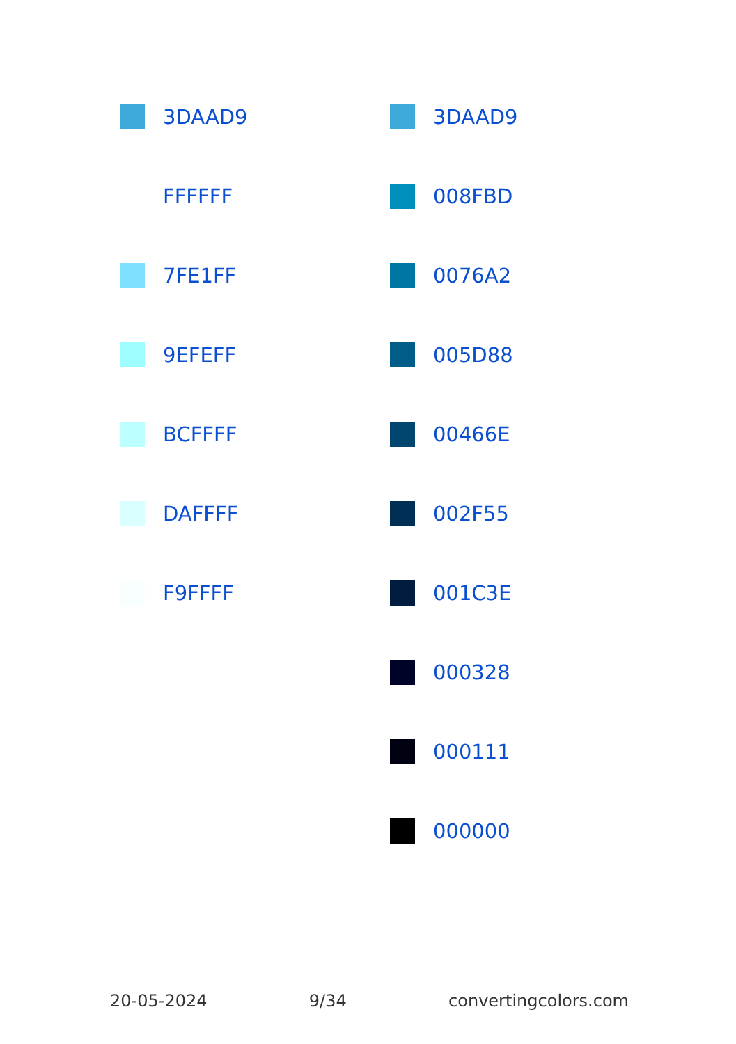3DAAD9
FFFFFF
7FE1FF
9EFEFF
BCFFFF
DAFFFF
F9FFFF
3DAAD9
008FBD
0076A2
005D88
00466E
002F55
001C3E
000328
000111
000000
20-05-2024 9/34 convertingcolors.com